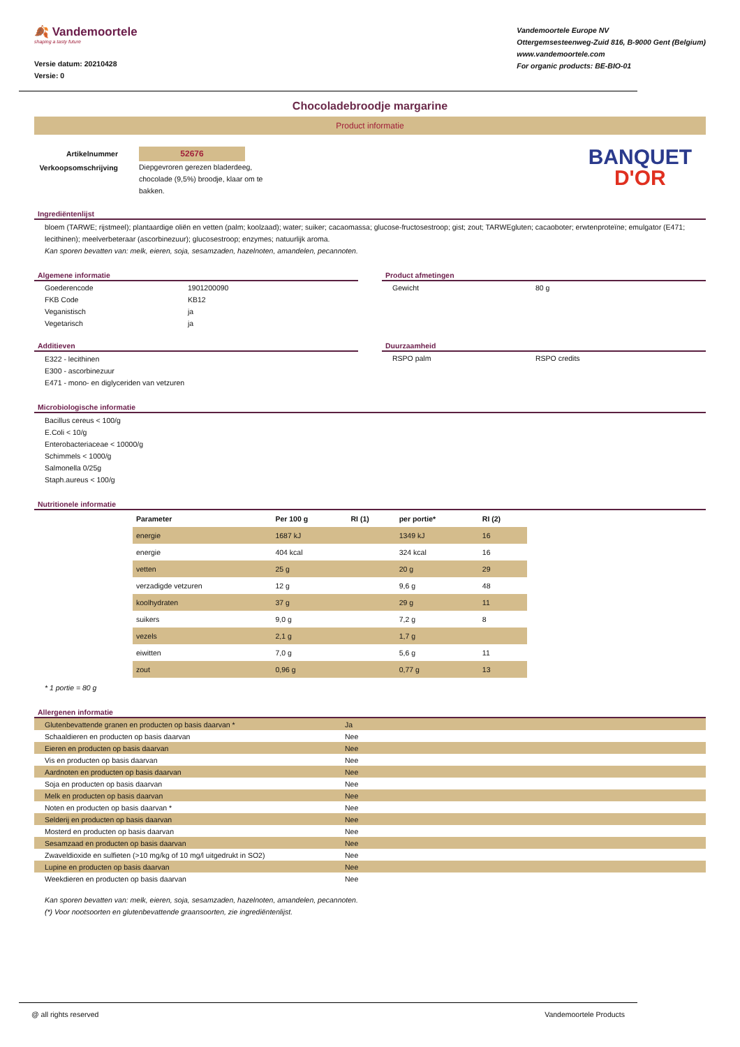🍂 Vandemoortele
shaping a tasty future
Versie datum: 20210428
Versie: 0
Vandemoortele Europe NV
Ottergemsesteenweg-Zuid 816, B-9000 Gent (Belgium)
www.vandemoortele.com
For organic products: BE-BIO-01
Chocoladebroodje margarine
Product informatie
Artikelnummer
Verkoopsomschrijving
52676
Diepgevroren gerezen bladerdeeg, chocolade (9,5%) broodje, klaar om te bakken.
BANQUET
D'OR
Ingrediëntenlijst
bloem (TARWE; rijstmeel); plantaardige oliën en vetten (palm; koolzaad); water; suiker; cacaomassa; glucose-fructosestroop; gist; zout; TARWEgluten; cacaoboter; erwtenproteïne; emulgator (E471; lecithinen); meelverbeteraar (ascorbinezuur); glucosestroop; enzymes; natuurlijk aroma.
Kan sporen bevatten van: melk, eieren, soja, sesamzaden, hazelnoten, amandelen, pecannoten.
Algemene informatie
| Goederencode | 1901200090 |
| FKB Code | KB12 |
| Veganistisch | ja |
| Vegetarisch | ja |
Product afmetingen
| Gewicht | 80 g |
Additieven
E322 - lecithinen
E300 - ascorbinezuur
E471 - mono- en diglyceriden van vetzuren
Duurzaamheid
| RSPO palm | RSPO credits |
Microbiologische informatie
Bacillus cereus < 100/g
E.Coli < 10/g
Enterobacteriaceae < 10000/g
Schimmels < 1000/g
Salmonella 0/25g
Staph.aureus < 100/g
Nutritionele informatie
| Parameter | Per 100 g | RI (1) | per portie* | RI (2) |
| --- | --- | --- | --- | --- |
| energie | 1687 kJ | | 1349 kJ | 16 |
| energie | 404 kcal | | 324 kcal | 16 |
| vetten | 25 g | | 20 g | 29 |
| verzadigde vetzuren | 12 g | | 9,6 g | 48 |
| koolhydraten | 37 g | | 29 g | 11 |
| suikers | 9,0 g | | 7,2 g | 8 |
| vezels | 2,1 g | | 1,7 g | |
| eiwitten | 7,0 g | | 5,6 g | 11 |
| zout | 0,96 g | | 0,77 g | 13 |
* 1 portie = 80 g
Allergenen informatie
| Glutenbevattende granen en producten op basis daarvan * | Ja |
| Schaaldieren en producten op basis daarvan | Nee |
| Eieren en producten op basis daarvan | Nee |
| Vis en producten op basis daarvan | Nee |
| Aardnoten en producten op basis daarvan | Nee |
| Soja en producten op basis daarvan | Nee |
| Melk en producten op basis daarvan | Nee |
| Noten en producten op basis daarvan * | Nee |
| Selderij en producten op basis daarvan | Nee |
| Mosterd en producten op basis daarvan | Nee |
| Sesamzaad en producten op basis daarvan | Nee |
| Zwaveldioxide en sulfieten (>10 mg/kg of 10 mg/l uitgedrukt in SO2) | Nee |
| Lupine en producten op basis daarvan | Nee |
| Weekdieren en producten op basis daarvan | Nee |
Kan sporen bevatten van: melk, eieren, soja, sesamzaden, hazelnoten, amandelen, pecannoten.
(*) Voor nootsoorten en glutenbevattende graansoorten, zie ingrediëntenlijst.
@ all rights reserved Vandemoortele Products